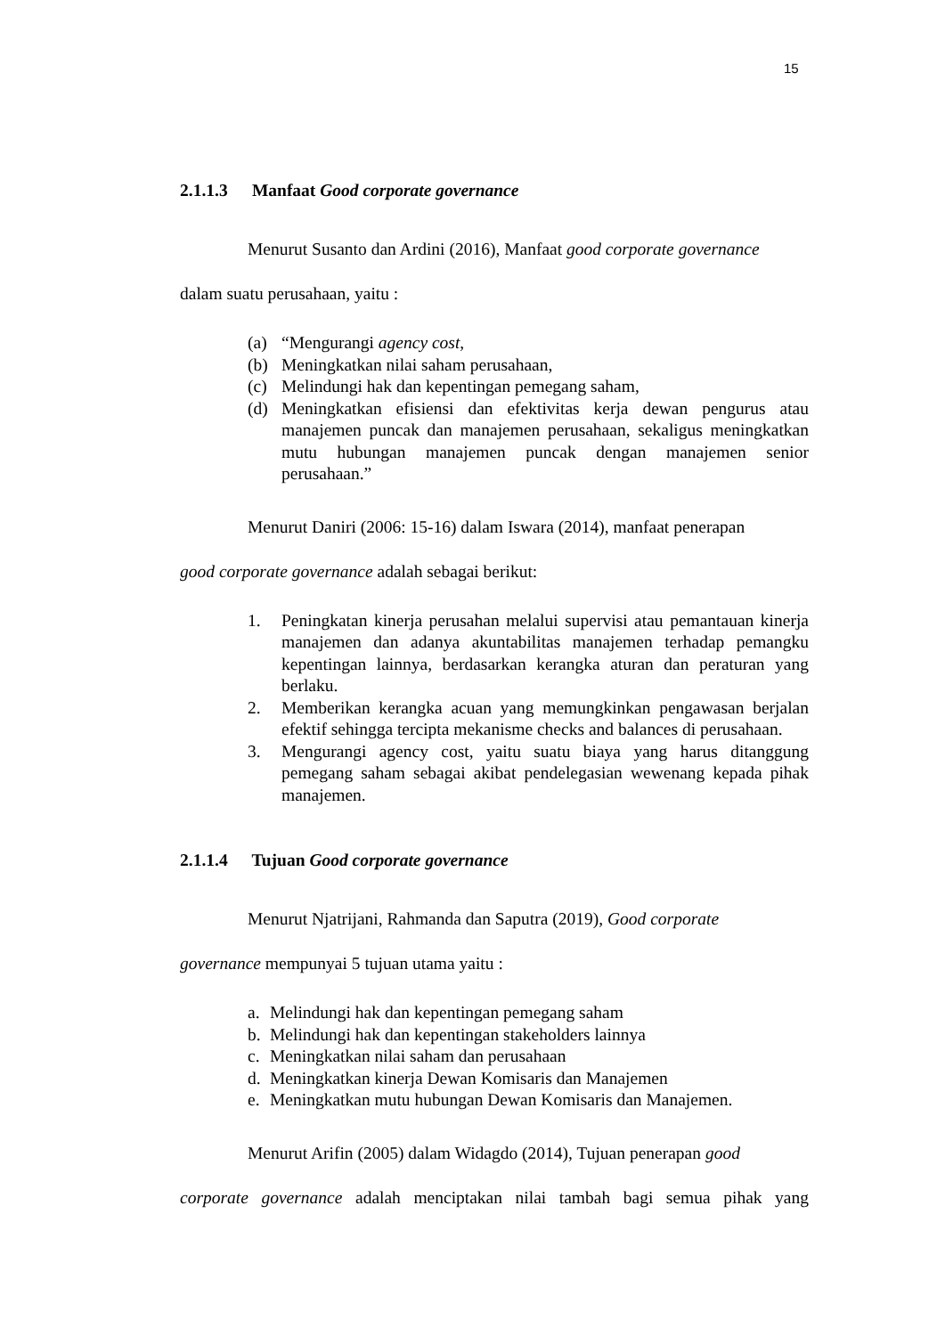15
2.1.1.3 Manfaat Good corporate governance
Menurut Susanto dan Ardini (2016), Manfaat good corporate governance
dalam suatu perusahaan, yaitu :
(a) “Mengurangi agency cost,
(b) Meningkatkan nilai saham perusahaan,
(c) Melindungi hak dan kepentingan pemegang saham,
(d) Meningkatkan efisiensi dan efektivitas kerja dewan pengurus atau manajemen puncak dan manajemen perusahaan, sekaligus meningkatkan mutu hubungan manajemen puncak dengan manajemen senior perusahaan.”
Menurut Daniri (2006: 15-16) dalam Iswara (2014), manfaat penerapan
good corporate governance adalah sebagai berikut:
1. Peningkatan kinerja perusahan melalui supervisi atau pemantauan kinerja manajemen dan adanya akuntabilitas manajemen terhadap pemangku kepentingan lainnya, berdasarkan kerangka aturan dan peraturan yang berlaku.
2. Memberikan kerangka acuan yang memungkinkan pengawasan berjalan efektif sehingga tercipta mekanisme checks and balances di perusahaan.
3. Mengurangi agency cost, yaitu suatu biaya yang harus ditanggung pemegang saham sebagai akibat pendelegasian wewenang kepada pihak manajemen.
2.1.1.4 Tujuan Good corporate governance
Menurut Njatrijani, Rahmanda dan Saputra (2019), Good corporate
governance mempunyai 5 tujuan utama yaitu :
a. Melindungi hak dan kepentingan pemegang saham
b. Melindungi hak dan kepentingan stakeholders lainnya
c. Meningkatkan nilai saham dan perusahaan
d. Meningkatkan kinerja Dewan Komisaris dan Manajemen
e. Meningkatkan mutu hubungan Dewan Komisaris dan Manajemen.
Menurut Arifin (2005) dalam Widagdo (2014), Tujuan penerapan good
corporate governance adalah menciptakan nilai tambah bagi semua pihak yang